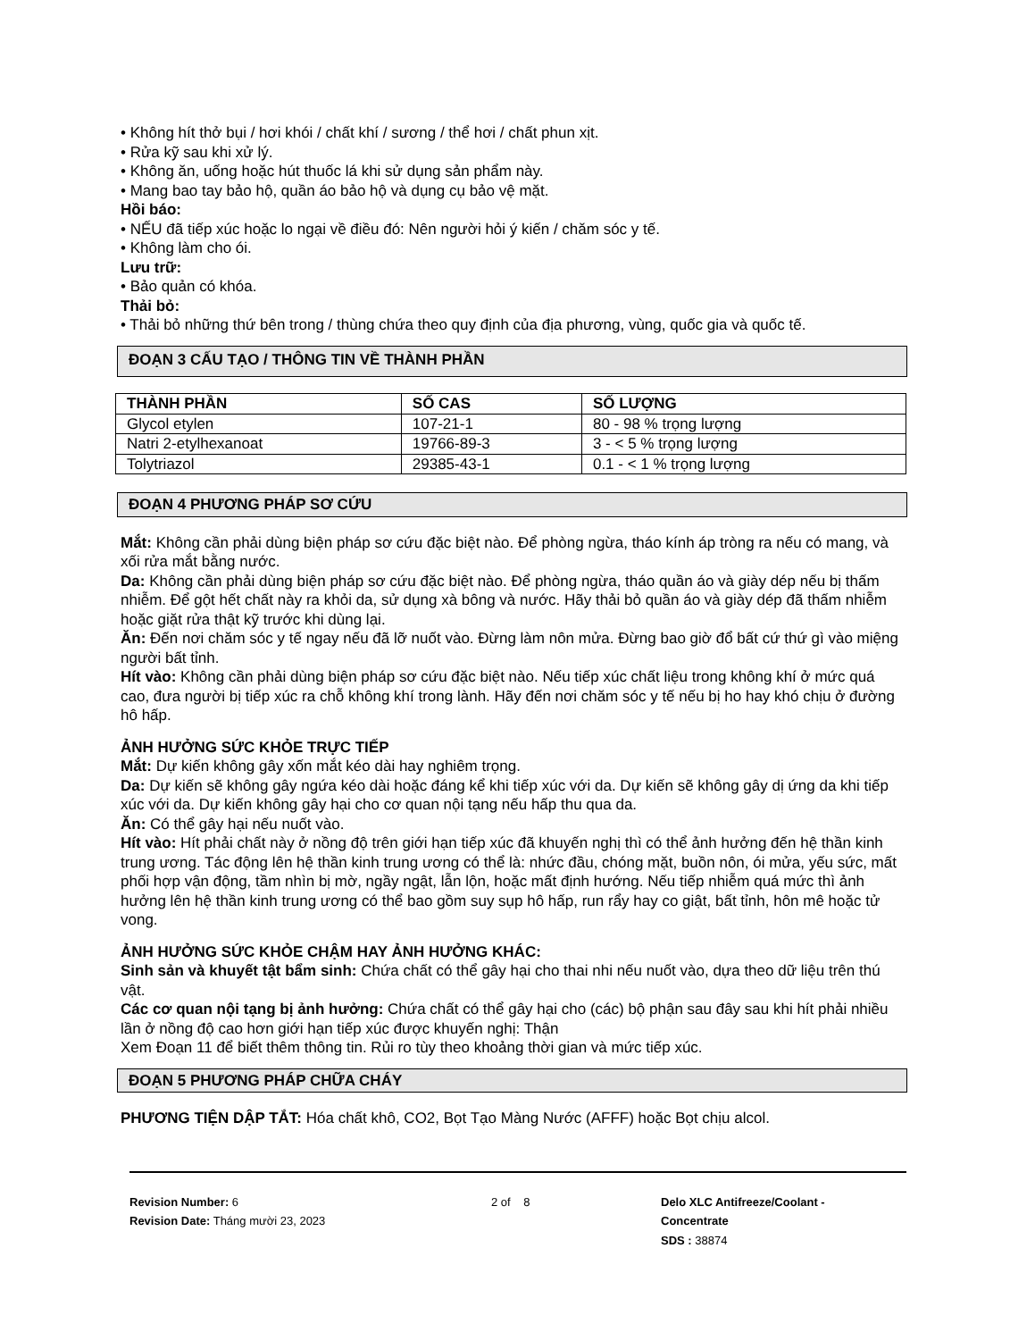• Không hít thở bụi / hơi khói / chất khí / sương / thể hơi / chất phun xịt.
• Rửa kỹ sau khi xử lý.
• Không ăn, uống hoặc hút thuốc lá khi sử dụng sản phẩm này.
• Mang bao tay bảo hộ, quần áo bảo hộ và dụng cụ bảo vệ mặt.
Hồi báo:
• NẾU đã tiếp xúc hoặc lo ngại về điều đó: Nên người hỏi ý kiến / chăm sóc y tế.
• Không làm cho ói.
Lưu trữ:
• Bảo quản có khóa.
Thải bỏ:
• Thải bỏ những thứ bên trong / thùng chứa theo quy định của địa phương, vùng, quốc gia và quốc tế.
ĐOẠN 3 CẤU TẠO / THÔNG TIN VỀ THÀNH PHẦN
| THÀNH PHẦN | SỐ CAS | SỐ LƯỢNG |
| --- | --- | --- |
| Glycol etylen | 107-21-1 | 80 - 98 % trọng lượng |
| Natri 2-etylhexanoat | 19766-89-3 | 3 - < 5 % trọng lượng |
| Tolytriazol | 29385-43-1 | 0.1 - < 1 % trọng lượng |
ĐOẠN 4 PHƯƠNG PHÁP SƠ CỨU
Mắt: Không cần phải dùng biện pháp sơ cứu đặc biệt nào. Để phòng ngừa, tháo kính áp tròng ra nếu có mang, và xối rửa mắt bằng nước.
Da: Không cần phải dùng biện pháp sơ cứu đặc biệt nào. Để phòng ngừa, tháo quần áo và giày dép nếu bị thấm nhiễm. Để gột hết chất này ra khỏi da, sử dụng xà bông và nước. Hãy thải bỏ quần áo và giày dép đã thấm nhiễm hoặc giặt rửa thật kỹ trước khi dùng lại.
Ăn: Đến nơi chăm sóc y tế ngay nếu đã lỡ nuốt vào. Đừng làm nôn mửa. Đừng bao giờ đổ bất cứ thứ gì vào miệng người bất tỉnh.
Hít vào: Không cần phải dùng biện pháp sơ cứu đặc biệt nào. Nếu tiếp xúc chất liệu trong không khí ở mức quá cao, đưa người bị tiếp xúc ra chỗ không khí trong lành. Hãy đến nơi chăm sóc y tế nếu bị ho hay khó chịu ở đường hô hấp.
ẢNH HƯỞNG SỨC KHỎE TRỰC TIẾP
Mắt: Dự kiến không gây xốn mắt kéo dài hay nghiêm trọng.
Da: Dự kiến sẽ không gây ngứa kéo dài hoặc đáng kể khi tiếp xúc với da. Dự kiến sẽ không gây dị ứng da khi tiếp xúc với da. Dự kiến không gây hại cho cơ quan nội tạng nếu hấp thu qua da.
Ăn: Có thể gây hại nếu nuốt vào.
Hít vào: Hít phải chất này ở nồng độ trên giới hạn tiếp xúc đã khuyến nghị thì có thể ảnh hưởng đến hệ thần kinh trung ương. Tác động lên hệ thần kinh trung ương có thể là: nhức đầu, chóng mặt, buồn nôn, ói mửa, yếu sức, mất phối hợp vận động, tầm nhìn bị mờ, ngầy ngật, lẫn lộn, hoặc mất định hướng. Nếu tiếp nhiễm quá mức thì ảnh hưởng lên hệ thần kinh trung ương có thể bao gồm suy sụp hô hấp, run rẩy hay co giật, bất tỉnh, hôn mê hoặc tử vong.
ẢNH HƯỞNG SỨC KHỎE CHẬM HAY ẢNH HƯỞNG KHÁC:
Sinh sản và khuyết tật bẩm sinh: Chứa chất có thể gây hại cho thai nhi nếu nuốt vào, dựa theo dữ liệu trên thú vật.
Các cơ quan nội tạng bị ảnh hưởng: Chứa chất có thể gây hại cho (các) bộ phận sau đây sau khi hít phải nhiều lần ở nồng độ cao hơn giới hạn tiếp xúc được khuyến nghị: Thận
Xem Đoạn 11 để biết thêm thông tin. Rủi ro tùy theo khoảng thời gian và mức tiếp xúc.
ĐOẠN 5 PHƯƠNG PHÁP CHỮA CHÁY
PHƯƠNG TIỆN DẬP TẮT: Hóa chất khô, CO2, Bọt Tạo Màng Nước (AFFF) hoặc Bọt chịu alcol.
Revision Number: 6
Revision Date: Tháng mười 23, 2023
2 of 8 Delo XLC Antifreeze/Coolant -
Concentrate
SDS : 38874